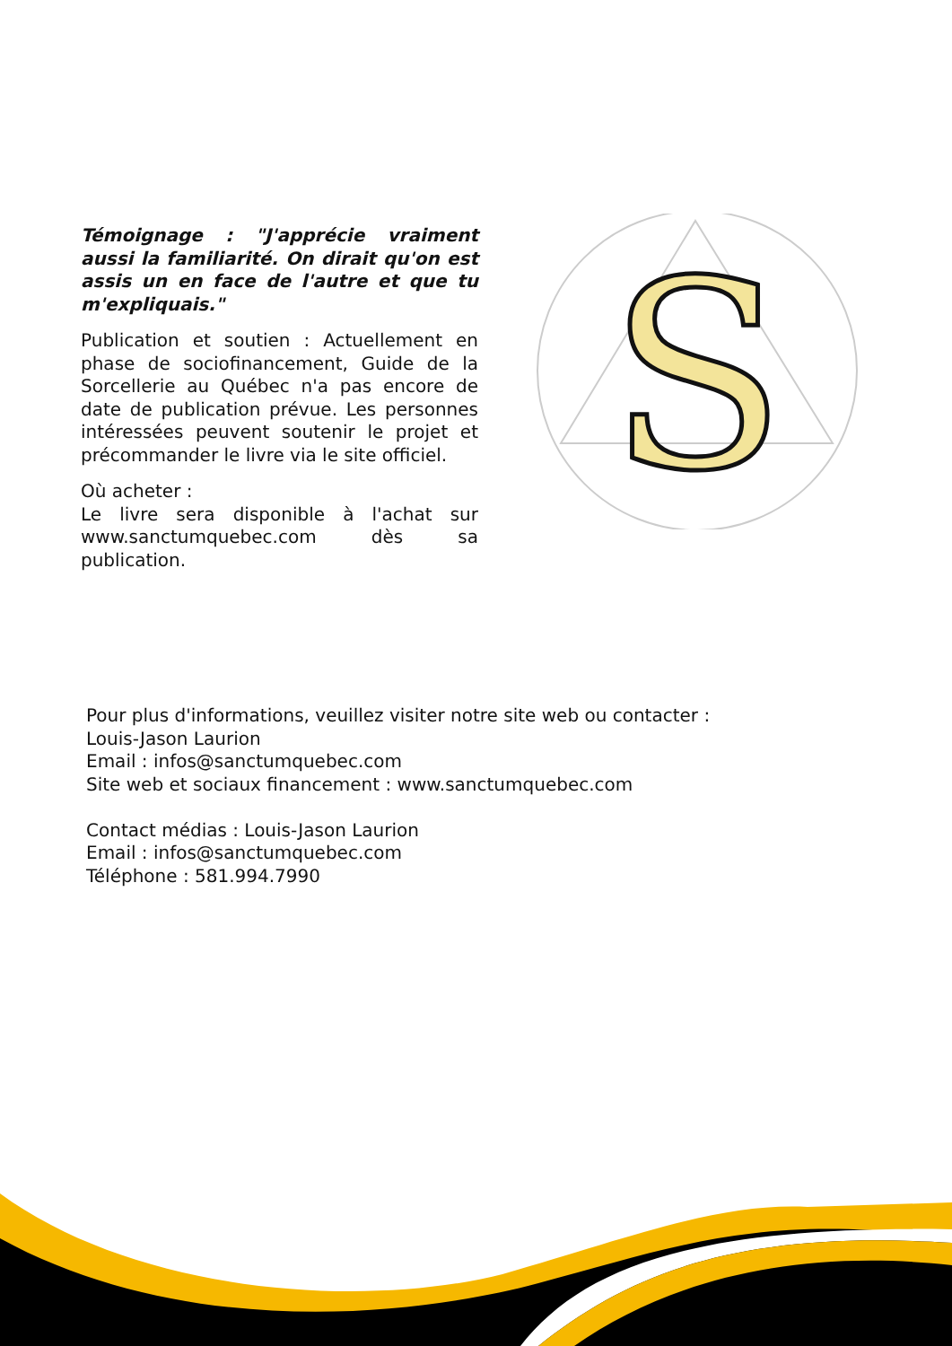Témoignage : "J'apprécie vraiment aussi la familiarité. On dirait qu'on est assis un en face de l'autre et que tu m'expliquais."
Publication et soutien : Actuellement en phase de sociofinancement, Guide de la Sorcellerie au Québec n'a pas encore de date de publication prévue. Les personnes intéressées peuvent soutenir le projet et précommander le livre via le site officiel.
Où acheter :
Le livre sera disponible à l'achat sur www.sanctumquebec.com dès sa publication.
S
Pour plus d'informations, veuillez visiter notre site web ou contacter :
Louis-Jason Laurion
Email : infos@sanctumquebec.com
Site web et sociaux financement : www.sanctumquebec.com
Contact médias : Louis-Jason Laurion
Email : infos@sanctumquebec.com
Téléphone : 581.994.7990